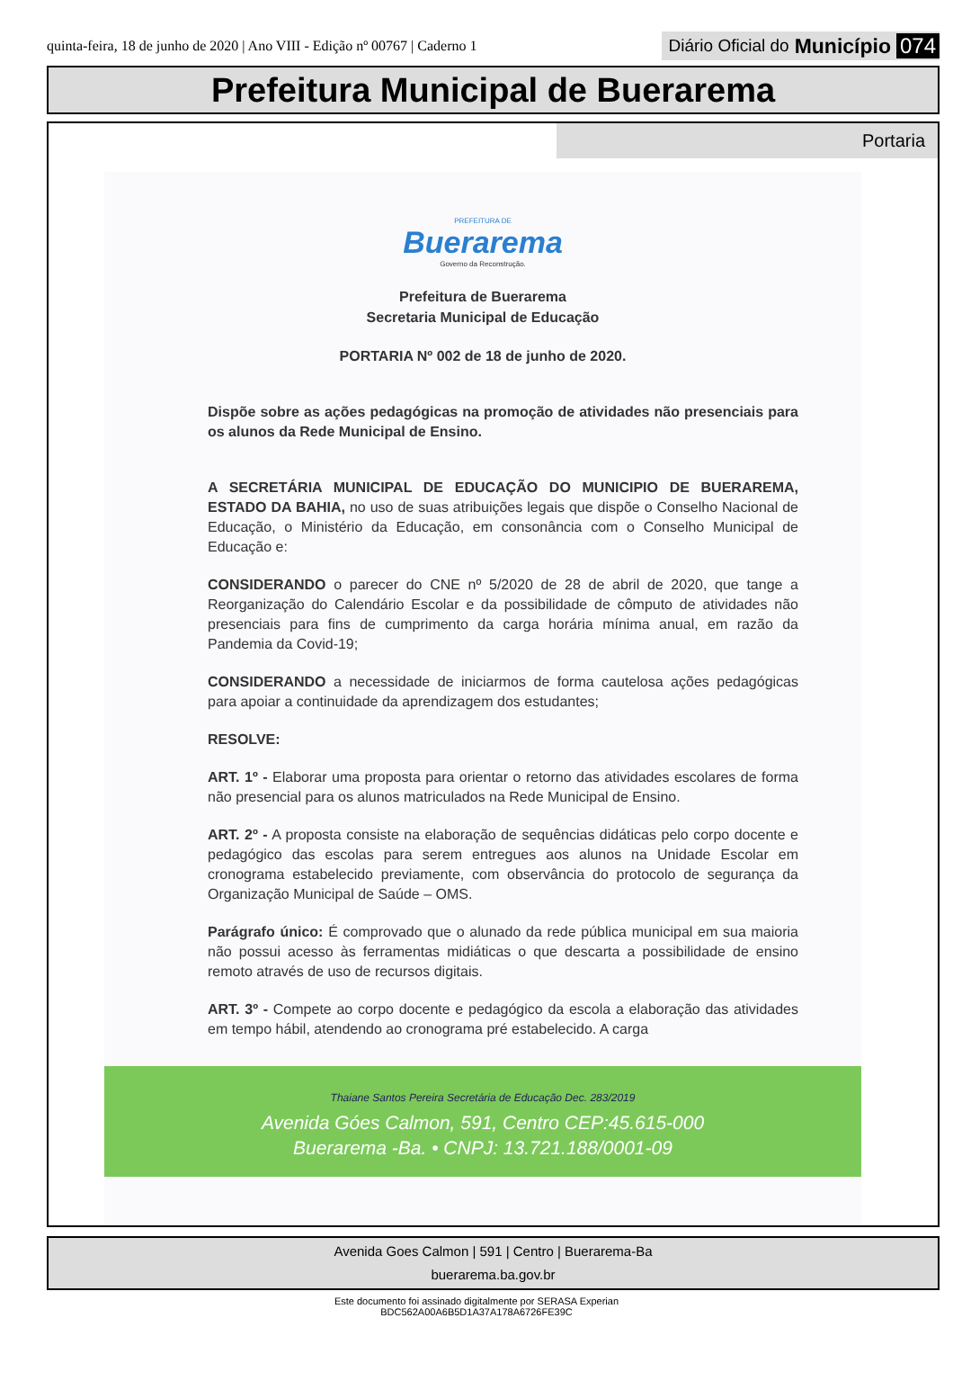quinta-feira, 18 de junho de 2020 | Ano VIII - Edição nº 00767 | Caderno 1
Diário Oficial do Município 074
Prefeitura Municipal de Buerarema
Portaria
PREFEITURA DE
Buerarema
Governo da Reconstrução.
Prefeitura de Buerarema
Secretaria Municipal de Educação
PORTARIA Nº 002 de 18 de junho de 2020.
Dispõe sobre as ações pedagógicas na promoção de atividades não presenciais para os alunos da Rede Municipal de Ensino.
A SECRETÁRIA MUNICIPAL DE EDUCAÇÃO DO MUNICIPIO DE BUERAREMA, ESTADO DA BAHIA, no uso de suas atribuições legais que dispõe o Conselho Nacional de Educação, o Ministério da Educação, em consonância com o Conselho Municipal de Educação e:
CONSIDERANDO o parecer do CNE nº 5/2020 de 28 de abril de 2020, que tange a Reorganização do Calendário Escolar e da possibilidade de cômputo de atividades não presenciais para fins de cumprimento da carga horária mínima anual, em razão da Pandemia da Covid-19;
CONSIDERANDO a necessidade de iniciarmos de forma cautelosa ações pedagógicas para apoiar a continuidade da aprendizagem dos estudantes;
RESOLVE:
ART. 1º - Elaborar uma proposta para orientar o retorno das atividades escolares de forma não presencial para os alunos matriculados na Rede Municipal de Ensino.
ART. 2º - A proposta consiste na elaboração de sequências didáticas pelo corpo docente e pedagógico das escolas para serem entregues aos alunos na Unidade Escolar em cronograma estabelecido previamente, com observância do protocolo de segurança da Organização Municipal de Saúde – OMS.
Parágrafo único: É comprovado que o alunado da rede pública municipal em sua maioria não possui acesso às ferramentas midiáticas o que descarta a possibilidade de ensino remoto através de uso de recursos digitais.
ART. 3º - Compete ao corpo docente e pedagógico da escola a elaboração das atividades em tempo hábil, atendendo ao cronograma pré estabelecido. A carga
Thaiane Santos Pereira Secretária de Educação Dec. 283/2019
Avenida Góes Calmon, 591, Centro CEP:45.615-000
Buerarema -Ba. • CNPJ: 13.721.188/0001-09
Avenida Goes Calmon | 591 | Centro | Buerarema-Ba
buerarema.ba.gov.br
Este documento foi assinado digitalmente por SERASA Experian
BDC562A00A6B5D1A37A178A6726FE39C